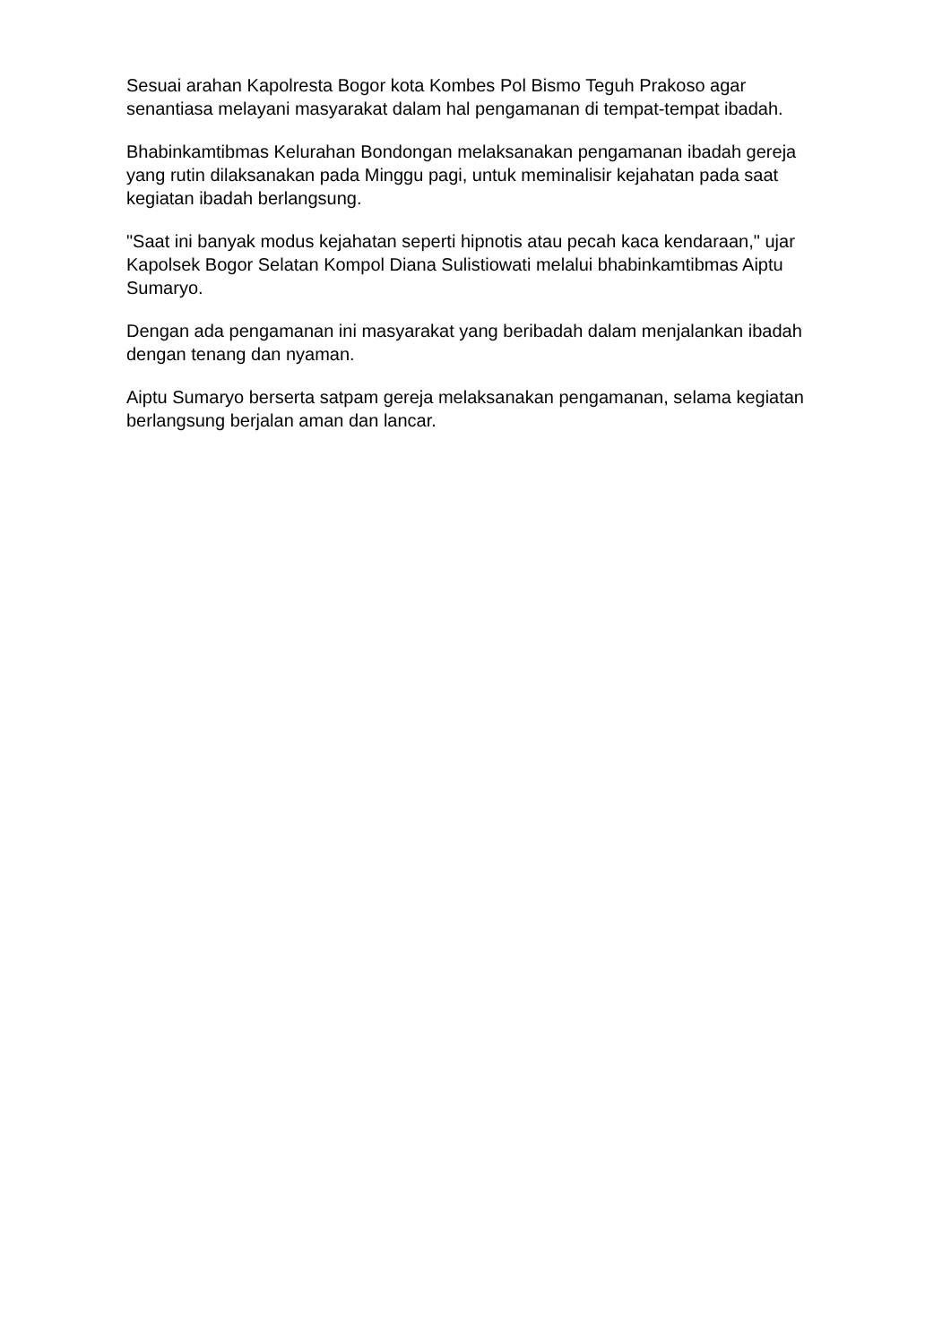Sesuai arahan Kapolresta Bogor kota Kombes Pol Bismo Teguh Prakoso agar senantiasa melayani masyarakat dalam hal pengamanan di tempat-tempat ibadah.
Bhabinkamtibmas Kelurahan Bondongan melaksanakan pengamanan ibadah gereja yang rutin dilaksanakan pada Minggu pagi, untuk meminalisir kejahatan pada saat kegiatan ibadah berlangsung.
"Saat ini banyak modus kejahatan seperti hipnotis atau pecah kaca kendaraan," ujar Kapolsek Bogor Selatan Kompol Diana Sulistiowati melalui bhabinkamtibmas Aiptu Sumaryo.
Dengan ada pengamanan ini masyarakat yang beribadah dalam menjalankan ibadah dengan tenang dan nyaman.
Aiptu Sumaryo berserta satpam gereja melaksanakan pengamanan, selama kegiatan berlangsung berjalan aman dan lancar.